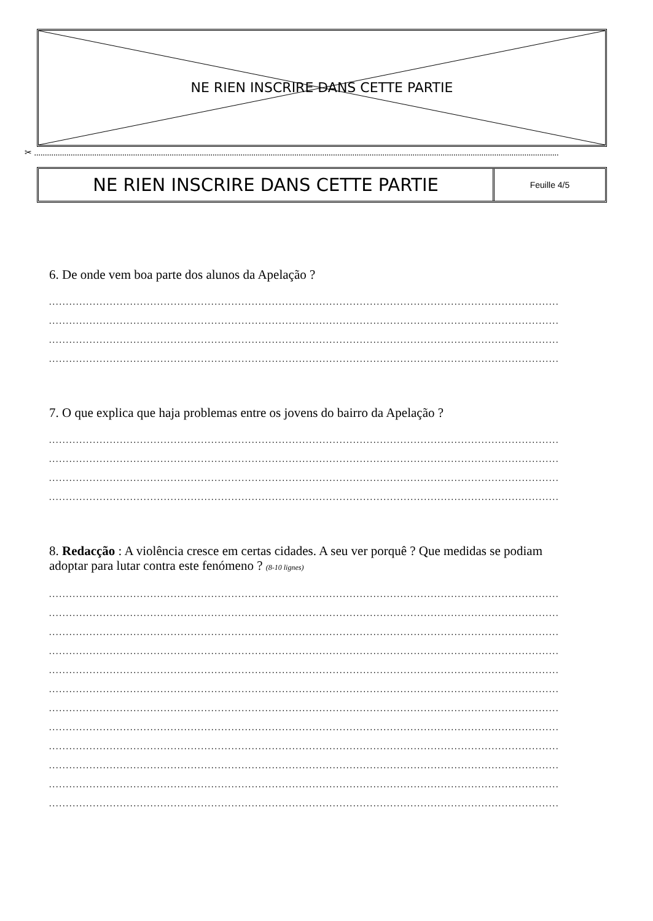NE RIEN INSCRIRE DANS CETTE PARTIE
✂ ....................................................................................................................................................................................................................................................
NE RIEN INSCRIRE DANS CETTE PARTIE
Feuille 4/5
6. De onde vem boa parte dos alunos da Apelação ?
..........................................................................................................................................................
..........................................................................................................................................................
..........................................................................................................................................................
..........................................................................................................................................................
7. O que explica que haja problemas entre os jovens do bairro da Apelação ?
..........................................................................................................................................................
..........................................................................................................................................................
..........................................................................................................................................................
..........................................................................................................................................................
8. Redacção : A violência cresce em certas cidades. A seu ver porquê ? Que medidas se podiam adoptar para lutar contra este fenómeno ? (8-10 lignes)
..........................................................................................................................................................
..........................................................................................................................................................
..........................................................................................................................................................
..........................................................................................................................................................
..........................................................................................................................................................
..........................................................................................................................................................
..........................................................................................................................................................
..........................................................................................................................................................
..........................................................................................................................................................
..........................................................................................................................................................
..........................................................................................................................................................
..........................................................................................................................................................